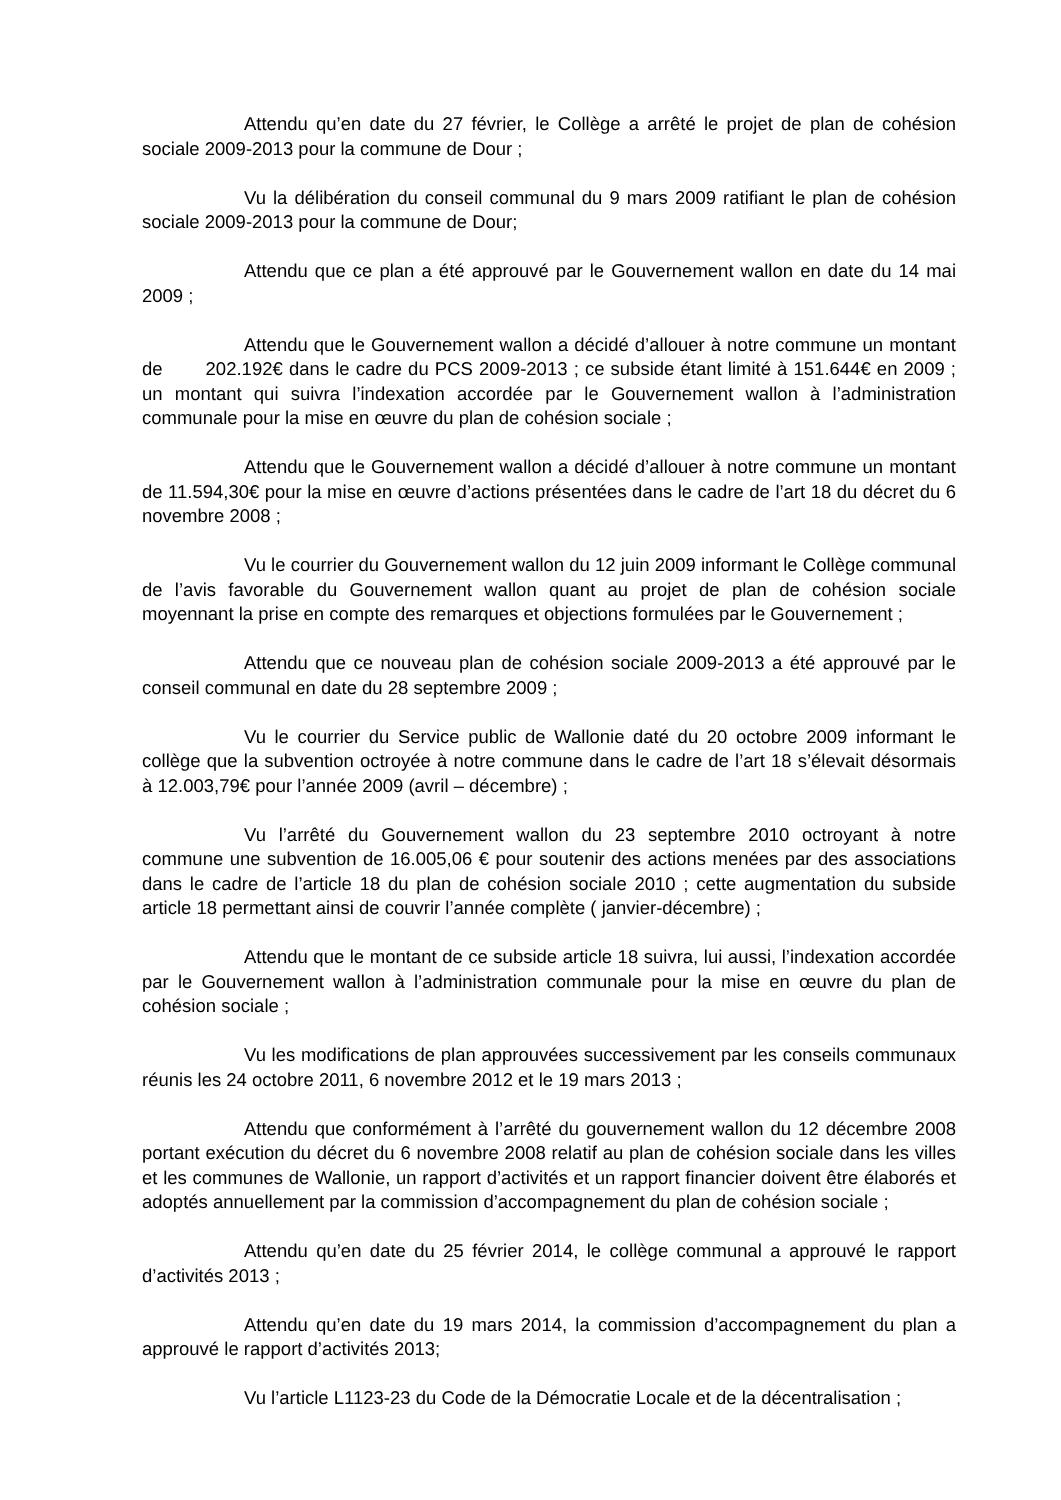Attendu qu’en date du 27 février, le Collège a arrêté le projet de plan de cohésion sociale 2009-2013 pour la commune de Dour ;
Vu la délibération du conseil communal du 9 mars 2009 ratifiant le plan de cohésion sociale 2009-2013 pour la commune de Dour;
Attendu que ce plan a été approuvé par le Gouvernement wallon en date du 14 mai 2009 ;
Attendu que le Gouvernement wallon a décidé d’allouer à notre commune un montant de 202.192€ dans le cadre du PCS 2009-2013 ; ce subside étant limité à 151.644€ en 2009 ; un montant qui suivra l’indexation accordée par le Gouvernement wallon à l’administration communale pour la mise en œuvre du plan de cohésion sociale ;
Attendu que le Gouvernement wallon a décidé d’allouer à notre commune un montant de 11.594,30€ pour la mise en œuvre d’actions présentées dans le cadre de l’art 18 du décret du 6 novembre 2008 ;
Vu le courrier du Gouvernement wallon du 12 juin 2009 informant le Collège communal de l’avis favorable du Gouvernement wallon quant au projet de plan de cohésion sociale moyennant la prise en compte des remarques et objections formulées par le Gouvernement ;
Attendu que ce nouveau plan de cohésion sociale 2009-2013 a été approuvé par le conseil communal en date du 28 septembre 2009 ;
Vu le courrier du Service public de Wallonie daté du 20 octobre 2009 informant le collège que la subvention octroyée à notre commune dans le cadre de l’art 18 s’élevait désormais à 12.003,79€ pour l’année 2009 (avril – décembre) ;
Vu l’arrêté du Gouvernement wallon du 23 septembre 2010 octroyant à notre commune une subvention de 16.005,06 € pour soutenir des actions menées par des associations dans le cadre de l’article 18 du plan de cohésion sociale 2010 ; cette augmentation du subside article 18 permettant ainsi de couvrir l’année complète ( janvier-décembre) ;
Attendu que le montant de ce subside article 18 suivra, lui aussi, l’indexation accordée par le Gouvernement wallon à l’administration communale pour la mise en œuvre du plan de cohésion sociale ;
Vu les modifications de plan approuvées successivement par les conseils communaux réunis les 24 octobre 2011, 6 novembre 2012 et le 19 mars 2013 ;
Attendu que conformément à l’arrêté du gouvernement wallon du 12 décembre 2008 portant exécution du décret du 6 novembre 2008 relatif au plan de cohésion sociale dans les villes et les communes de Wallonie, un rapport d’activités et un rapport financier doivent être élaborés et adoptés annuellement par la commission d’accompagnement du plan de cohésion sociale ;
Attendu qu’en date du 25 février 2014, le collège communal a approuvé le rapport d’activités 2013 ;
Attendu qu’en date du 19 mars 2014, la commission d’accompagnement du plan a approuvé le rapport d’activités 2013;
Vu l’article L1123-23 du Code de la Démocratie Locale et de la décentralisation ;